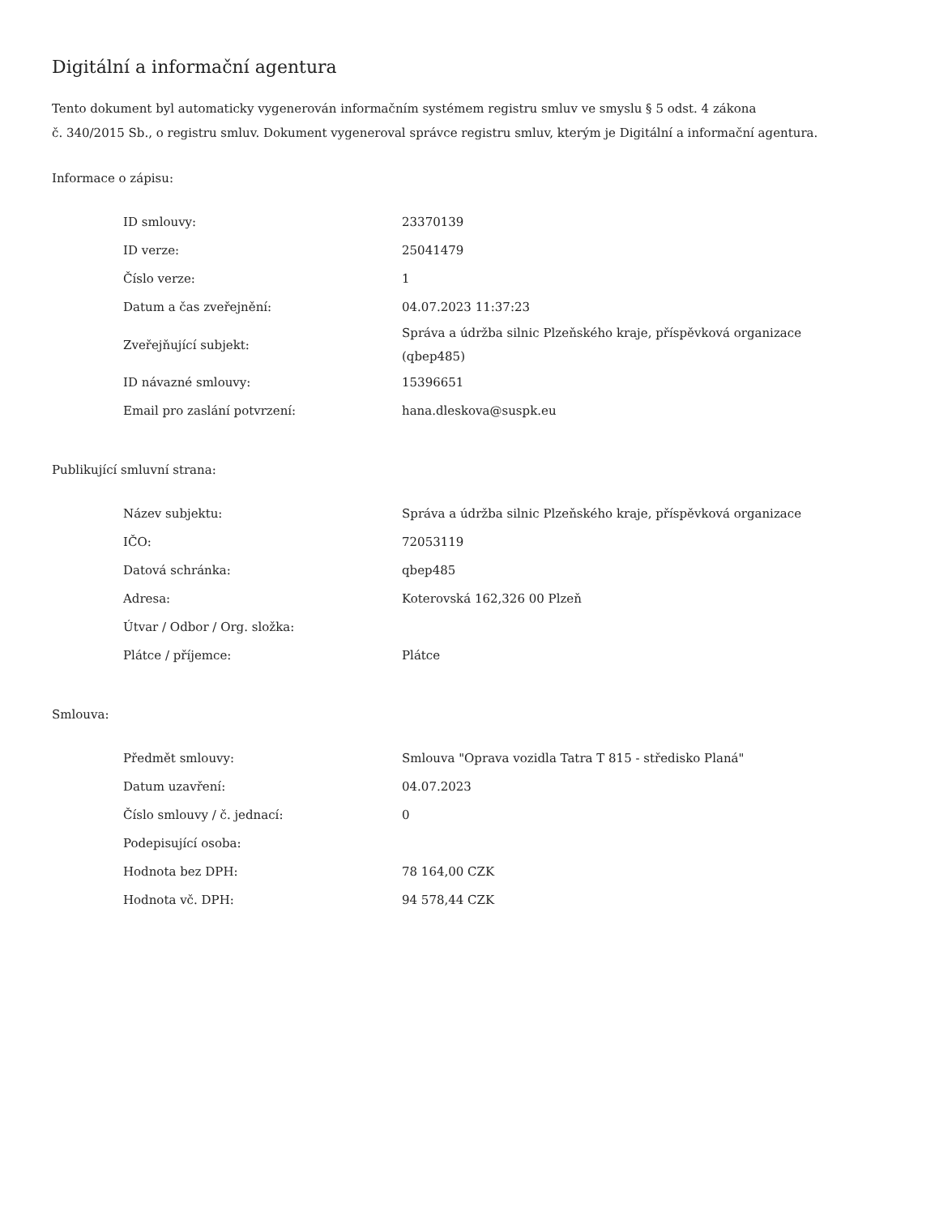Digitální a informační agentura
Tento dokument byl automaticky vygenerován informačním systémem registru smluv ve smyslu § 5 odst. 4 zákona
č. 340/2015 Sb., o registru smluv. Dokument vygeneroval správce registru smluv, kterým je Digitální a informační agentura.
Informace o zápisu:
| ID smlouvy: | 23370139 |
| ID verze: | 25041479 |
| Číslo verze: | 1 |
| Datum a čas zveřejnění: | 04.07.2023 11:37:23 |
| Zveřejňující subjekt: | Správa a údržba silnic Plzeňského kraje, příspěvková organizace (qbep485) |
| ID návazné smlouvy: | 15396651 |
| Email pro zaslání potvrzení: | hana.dleskova@suspk.eu |
Publikující smluvní strana:
| Název subjektu: | Správa a údržba silnic Plzeňského kraje, příspěvková organizace |
| IČO: | 72053119 |
| Datová schránka: | qbep485 |
| Adresa: | Koterovská 162,326 00 Plzeň |
| Útvar / Odbor / Org. složka: | |
| Plátce / příjemce: | Plátce |
Smlouva:
| Předmět smlouvy: | Smlouva "Oprava vozidla Tatra T 815 - středisko Planá" |
| Datum uzavření: | 04.07.2023 |
| Číslo smlouvy / č. jednací: | 0 |
| Podepisující osoba: | |
| Hodnota bez DPH: | 78 164,00 CZK |
| Hodnota vč. DPH: | 94 578,44 CZK |